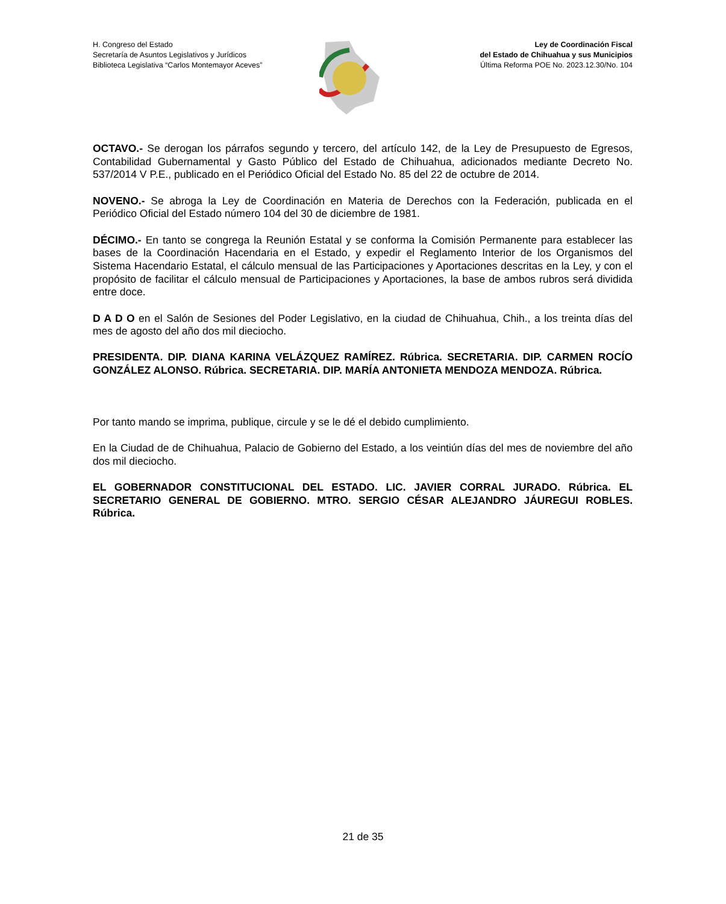H. Congreso del Estado
Secretaría de Asuntos Legislativos y Jurídicos
Biblioteca Legislativa “Carlos Montemayor Aceves”
Ley de Coordinación Fiscal
del Estado de Chihuahua y sus Municipios
Última Reforma POE No. 2023.12.30/No. 104
OCTAVO.- Se derogan los párrafos segundo y tercero, del artículo 142, de la Ley de Presupuesto de Egresos, Contabilidad Gubernamental y Gasto Público del Estado de Chihuahua, adicionados mediante Decreto No. 537/2014 V P.E., publicado en el Periódico Oficial del Estado No. 85 del 22 de octubre de 2014.
NOVENO.- Se abroga la Ley de Coordinación en Materia de Derechos con la Federación, publicada en el Periódico Oficial del Estado número 104 del 30 de diciembre de 1981.
DÉCIMO.- En tanto se congrega la Reunión Estatal y se conforma la Comisión Permanente para establecer las bases de la Coordinación Hacendaria en el Estado, y expedir el Reglamento Interior de los Organismos del Sistema Hacendario Estatal, el cálculo mensual de las Participaciones y Aportaciones descritas en la Ley, y con el propósito de facilitar el cálculo mensual de Participaciones y Aportaciones, la base de ambos rubros será dividida entre doce.
D A D O en el Salón de Sesiones del Poder Legislativo, en la ciudad de Chihuahua, Chih., a los treinta días del mes de agosto del año dos mil dieciocho.
PRESIDENTA. DIP. DIANA KARINA VELÁZQUEZ RAMÍREZ. Rúbrica. SECRETARIA. DIP. CARMEN ROCÍO GONZÁLEZ ALONSO. Rúbrica. SECRETARIA. DIP. MARÍA ANTONIETA MENDOZA MENDOZA. Rúbrica.
Por tanto mando se imprima, publique, circule y se le dé el debido cumplimiento.
En la Ciudad de de Chihuahua, Palacio de Gobierno del Estado, a los veintiún días del mes de noviembre del año dos mil dieciocho.
EL GOBERNADOR CONSTITUCIONAL DEL ESTADO. LIC. JAVIER CORRAL JURADO. Rúbrica. EL SECRETARIO GENERAL DE GOBIERNO. MTRO. SERGIO CÉSAR ALEJANDRO JÁUREGUI ROBLES. Rúbrica.
21 de 35